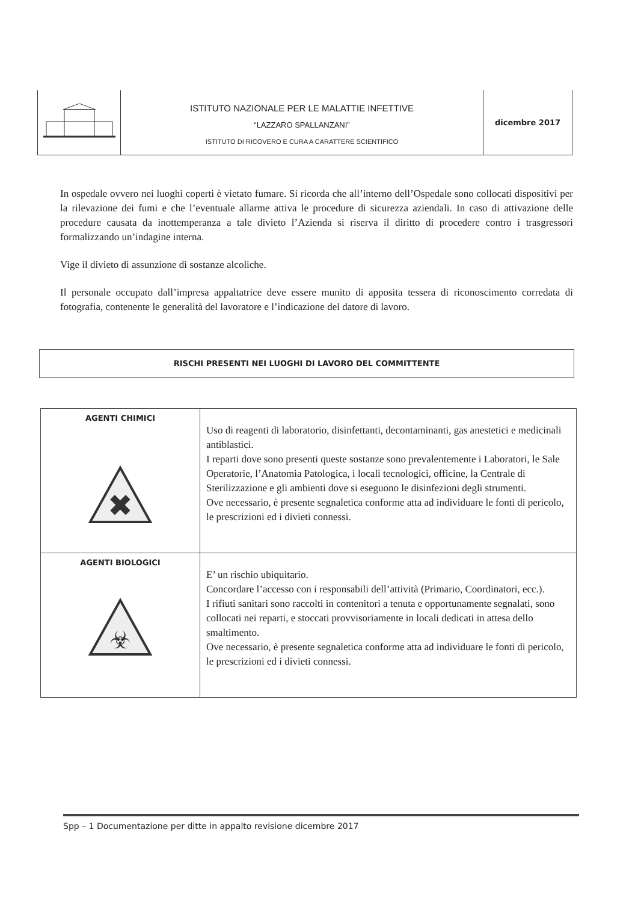| | ISTITUTO NAZIONALE PER LE MALATTIE INFETTIVE “LAZZARO SPALLANZANI” ISTITUTO DI RICOVERO E CURA A CARATTERE SCIENTIFICO | dicembre 2017 |
In ospedale ovvero nei luoghi coperti è vietato fumare. Si ricorda che all’interno dell’Ospedale sono collocati dispositivi per la rilevazione dei fumi e che l’eventuale allarme attiva le procedure di sicurezza aziendali. In caso di attivazione delle procedure causata da inottemperanza a tale divieto l’Azienda si riserva il diritto di procedere contro i trasgressori formalizzando un’indagine interna.
Vige il divieto di assunzione di sostanze alcoliche.
Il personale occupato dall’impresa appaltatrice deve essere munito di apposita tessera di riconoscimento corredata di fotografia, contenente le generalità del lavoratore e l’indicazione del datore di lavoro.
RISCHI PRESENTI NEI LUOGHI DI LAVORO DEL COMMITTENTE
| AGENTI CHIMICI ✖ | Uso di reagenti di laboratorio, disinfettanti, decontaminanti, gas anestetici e medicinali antiblastici. I reparti dove sono presenti queste sostanze sono prevalentemente i Laboratori, le Sale Operatorie, l’Anatomia Patologica, i locali tecnologici, officine, la Centrale di Sterilizzazione e gli ambienti dove si eseguono le disinfezioni degli strumenti. Ove necessario, è presente segnaletica conforme atta ad individuare le fonti di pericolo, le prescrizioni ed i divieti connessi. |
| AGENTI BIOLOGICI ☣ | E’ un rischio ubiquitario. Concordare l’accesso con i responsabili dell’attività (Primario, Coordinatori, ecc.). I rifiuti sanitari sono raccolti in contenitori a tenuta e opportunamente segnalati, sono collocati nei reparti, e stoccati provvisoriamente in locali dedicati in attesa dello smaltimento. Ove necessario, è presente segnaletica conforme atta ad individuare le fonti di pericolo, le prescrizioni ed i divieti connessi. |
Spp – 1 Documentazione per ditte in appalto revisione dicembre 2017